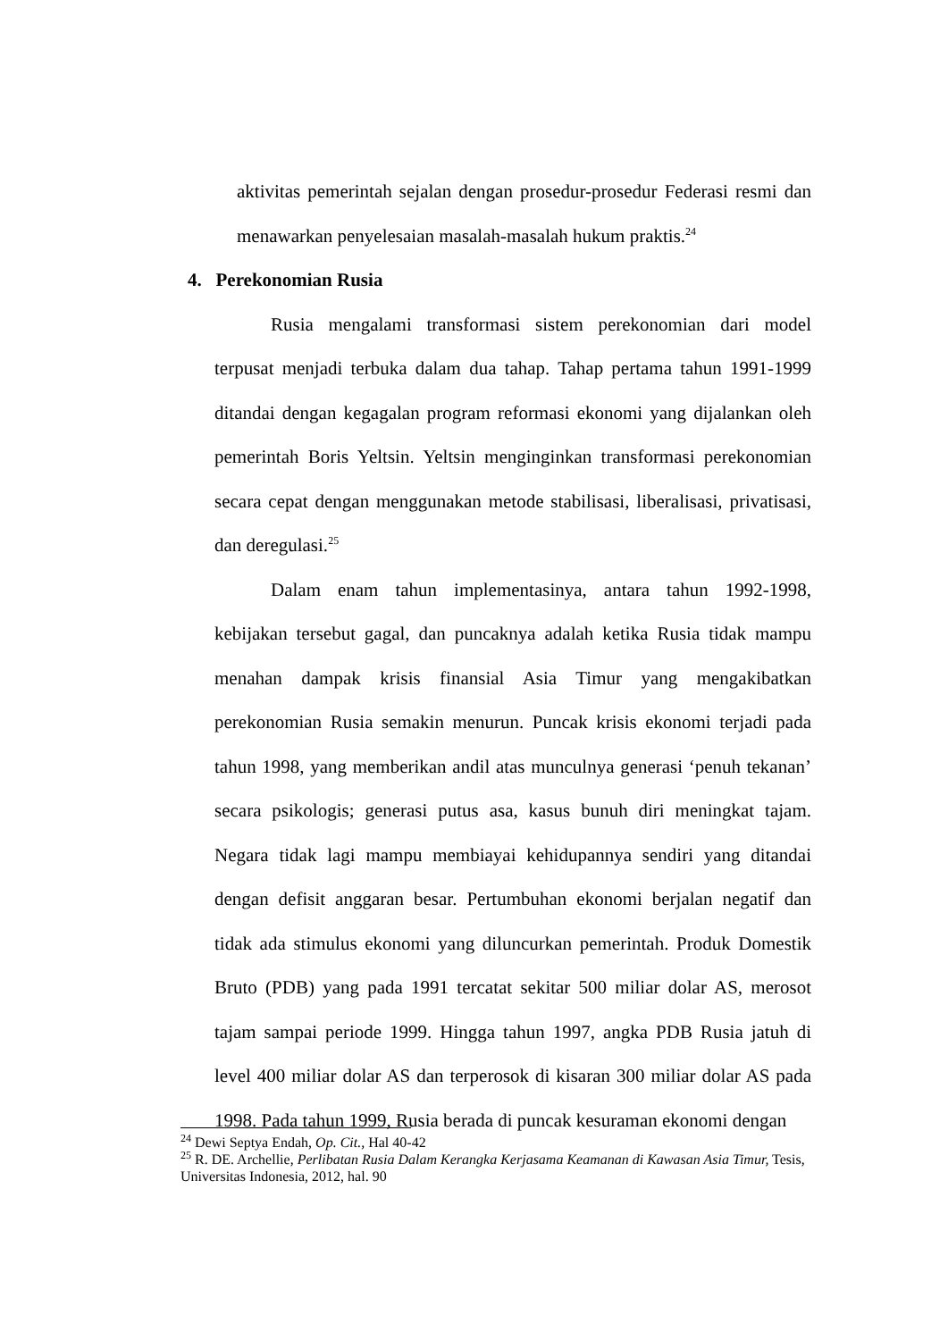aktivitas pemerintah sejalan dengan prosedur-prosedur Federasi resmi dan menawarkan penyelesaian masalah-masalah hukum praktis.<sup>24</sup>
4. Perekonomian Rusia
Rusia mengalami transformasi sistem perekonomian dari model terpusat menjadi terbuka dalam dua tahap. Tahap pertama tahun 1991-1999 ditandai dengan kegagalan program reformasi ekonomi yang dijalankan oleh pemerintah Boris Yeltsin. Yeltsin menginginkan transformasi perekonomian secara cepat dengan menggunakan metode stabilisasi, liberalisasi, privatisasi, dan deregulasi.<sup>25</sup>
Dalam enam tahun implementasinya, antara tahun 1992-1998, kebijakan tersebut gagal, dan puncaknya adalah ketika Rusia tidak mampu menahan dampak krisis finansial Asia Timur yang mengakibatkan perekonomian Rusia semakin menurun. Puncak krisis ekonomi terjadi pada tahun 1998, yang memberikan andil atas munculnya generasi ‘penuh tekanan’ secara psikologis; generasi putus asa, kasus bunuh diri meningkat tajam. Negara tidak lagi mampu membiayai kehidupannya sendiri yang ditandai dengan defisit anggaran besar. Pertumbuhan ekonomi berjalan negatif dan tidak ada stimulus ekonomi yang diluncurkan pemerintah. Produk Domestik Bruto (PDB) yang pada 1991 tercatat sekitar 500 miliar dolar AS, merosot tajam sampai periode 1999. Hingga tahun 1997, angka PDB Rusia jatuh di level 400 miliar dolar AS dan terperosok di kisaran 300 miliar dolar AS pada 1998. Pada tahun 1999, Rusia berada di puncak kesuraman ekonomi dengan
<sup>24</sup> Dewi Septya Endah, Op. Cit., Hal 40-42
<sup>25</sup> R. DE. Archellie, Perlibatan Rusia Dalam Kerangka Kerjasama Keamanan di Kawasan Asia Timur, Tesis, Universitas Indonesia, 2012, hal. 90